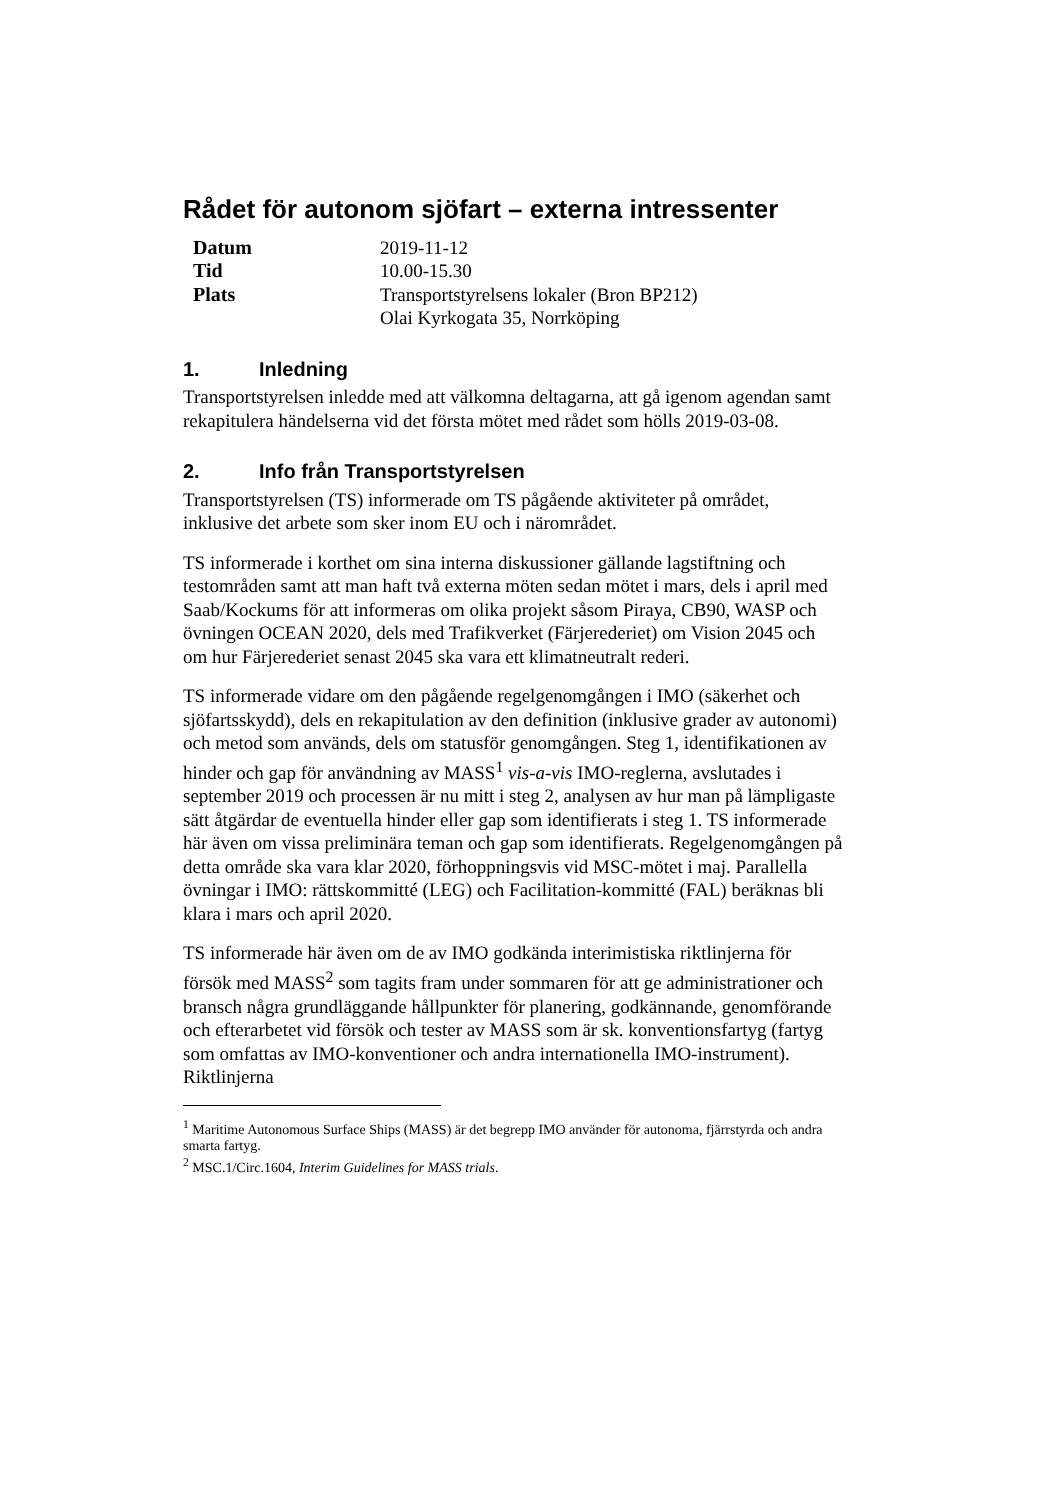Rådet för autonom sjöfart – externa intressenter
| Datum | 2019-11-12 |
| Tid | 10.00-15.30 |
| Plats | Transportstyrelsens lokaler (Bron BP212) Olai Kyrkogata 35, Norrköping |
1. Inledning
Transportstyrelsen inledde med att välkomna deltagarna, att gå igenom agendan samt rekapitulera händelserna vid det första mötet med rådet som hölls 2019-03-08.
2. Info från Transportstyrelsen
Transportstyrelsen (TS) informerade om TS pågående aktiviteter på området, inklusive det arbete som sker inom EU och i närområdet.
TS informerade i korthet om sina interna diskussioner gällande lagstiftning och testområden samt att man haft två externa möten sedan mötet i mars, dels i april med Saab/Kockums för att informeras om olika projekt såsom Piraya, CB90, WASP och övningen OCEAN 2020, dels med Trafikverket (Färjerederiet) om Vision 2045 och om hur Färjerederiet senast 2045 ska vara ett klimatneutralt rederi.
TS informerade vidare om den pågående regelgenomgången i IMO (säkerhet och sjöfartsskydd), dels en rekapitulation av den definition (inklusive grader av autonomi) och metod som används, dels om statusför genomgången. Steg 1, identifikationen av hinder och gap för användning av MASS<sup>1</sup> vis-a-vis IMO-reglerna, avslutades i september 2019 och processen är nu mitt i steg 2, analysen av hur man på lämpligaste sätt åtgärdar de eventuella hinder eller gap som identifierats i steg 1. TS informerade här även om vissa preliminära teman och gap som identifierats. Regelgenomgången på detta område ska vara klar 2020, förhoppningsvis vid MSC-mötet i maj. Parallella övningar i IMO: rättskommitté (LEG) och Facilitation-kommitté (FAL) beräknas bli klara i mars och april 2020.
TS informerade här även om de av IMO godkända interimistiska riktlinjerna för försök med MASS<sup>2</sup> som tagits fram under sommaren för att ge administrationer och bransch några grundläggande hållpunkter för planering, godkännande, genomförande och efterarbetet vid försök och tester av MASS som är sk. konventionsfartyg (fartyg som omfattas av IMO-konventioner och andra internationella IMO-instrument). Riktlinjerna
<sup>1</sup> Maritime Autonomous Surface Ships (MASS) är det begrepp IMO använder för autonoma, fjärrstyrda och andra smarta fartyg.
<sup>2</sup> MSC.1/Circ.1604, Interim Guidelines for MASS trials.